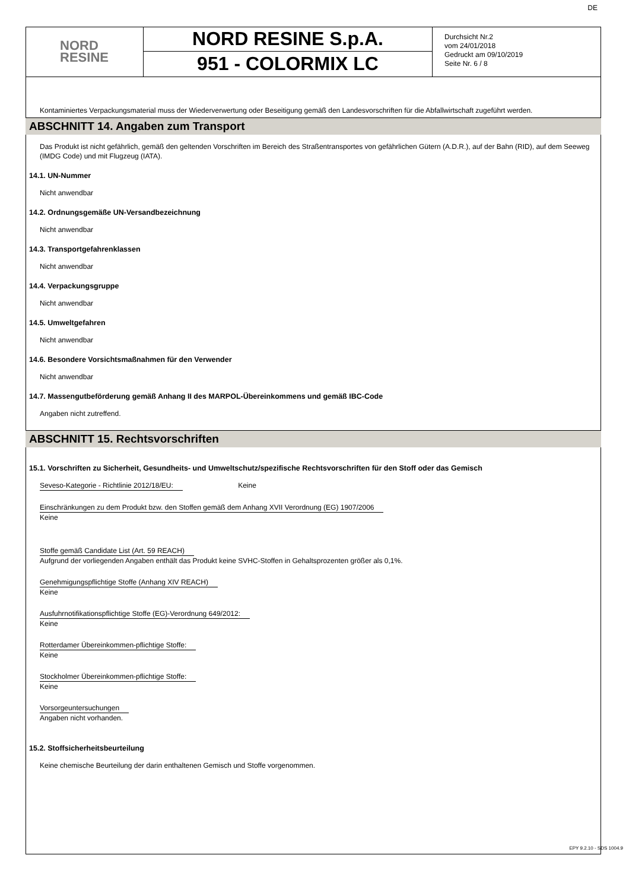NORD
RESINE
NORD RESINE S.p.A.
951 - COLORMIX LC
Durchsicht Nr.2
vom 24/01/2018
Gedruckt am 09/10/2019
Seite Nr. 6 / 8
DE
Kontaminiertes Verpackungsmaterial muss der Wiederverwertung oder Beseitigung gemäß den Landesvorschriften für die Abfallwirtschaft zugeführt werden.
ABSCHNITT 14. Angaben zum Transport
Das Produkt ist nicht gefährlich, gemäß den geltenden Vorschriften im Bereich des Straßentransportes von gefährlichen Gütern (A.D.R.), auf der Bahn (RID), auf dem Seeweg (IMDG Code) und mit Flugzeug (IATA).
14.1. UN-Nummer
Nicht anwendbar
14.2. Ordnungsgemäße UN-Versandbezeichnung
Nicht anwendbar
14.3. Transportgefahrenklassen
Nicht anwendbar
14.4. Verpackungsgruppe
Nicht anwendbar
14.5. Umweltgefahren
Nicht anwendbar
14.6. Besondere Vorsichtsmaßnahmen für den Verwender
Nicht anwendbar
14.7. Massengutbeförderung gemäß Anhang II des MARPOL-Übereinkommens und gemäß IBC-Code
Angaben nicht zutreffend.
ABSCHNITT 15. Rechtsvorschriften
15.1. Vorschriften zu Sicherheit, Gesundheits- und Umweltschutz/spezifische Rechtsvorschriften für den Stoff oder das Gemisch
Seveso-Kategorie - Richtlinie 2012/18/EU: Keine
Einschränkungen zu dem Produkt bzw. den Stoffen gemäß dem Anhang XVII Verordnung (EG) 1907/2006
Keine
Stoffe gemäß Candidate List (Art. 59 REACH)
Aufgrund der vorliegenden Angaben enthält das Produkt keine SVHC-Stoffen in Gehaltsprozenten größer als 0,1%.
Genehmigungspflichtige Stoffe (Anhang XIV REACH)
Keine
Ausfuhrnotifikationspflichtige Stoffe (EG)-Verordnung 649/2012:
Keine
Rotterdamer Übereinkommen-pflichtige Stoffe:
Keine
Stockholmer Übereinkommen-pflichtige Stoffe:
Keine
Vorsorgeuntersuchungen
Angaben nicht vorhanden.
15.2. Stoffsicherheitsbeurteilung
Keine chemische Beurteilung der darin enthaltenen Gemisch und Stoffe vorgenommen.
EPY 9.2.10 - SDS 1004.9